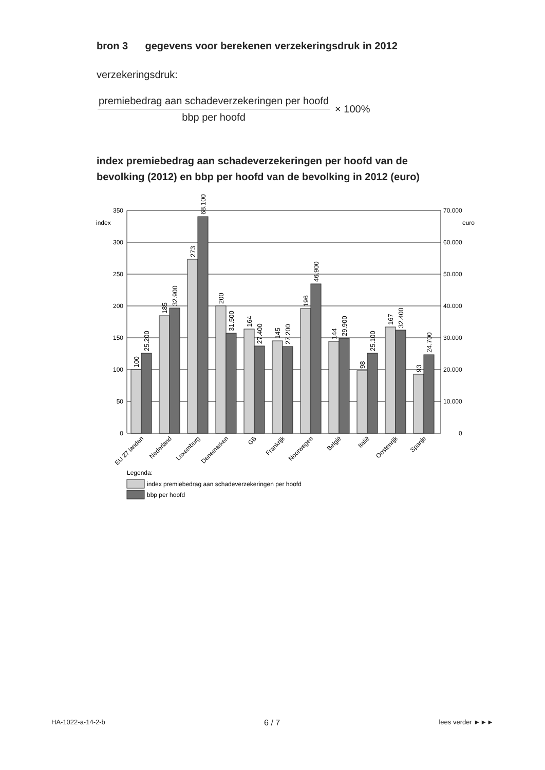bron 3 gegevens voor berekenen verzekeringsdruk in 2012
verzekeringsdruk:
premiebedrag aan schadeverzekeringen per hoofd
bbp per hoofd
× 100%
index premiebedrag aan schadeverzekeringen per hoofd van de
bevolking (2012) en bbp per hoofd van de bevolking in 2012 (euro)
350
300
250
200
150
100
50
0
70.000
60.000
50.000
40.000
30.000
20.000
10.000
0
index
euro
100
25.200
185
32.900
273
68.100
200
31.500
164
27.400
145
27.200
196
46.900
144
29.900
98
25.100
167
32.400
93
24.700
EU 27 landen
Nederland
Luxemburg
Denemarken
GB
Frankrijk
Noorwegen
België
Italië
Oostenrijk
Spanje
Legenda:
index premiebedrag aan schadeverzekeringen per hoofd
bbp per hoofd
HA-1022-a-14-2-b 6 / 7 lees verder ►►►